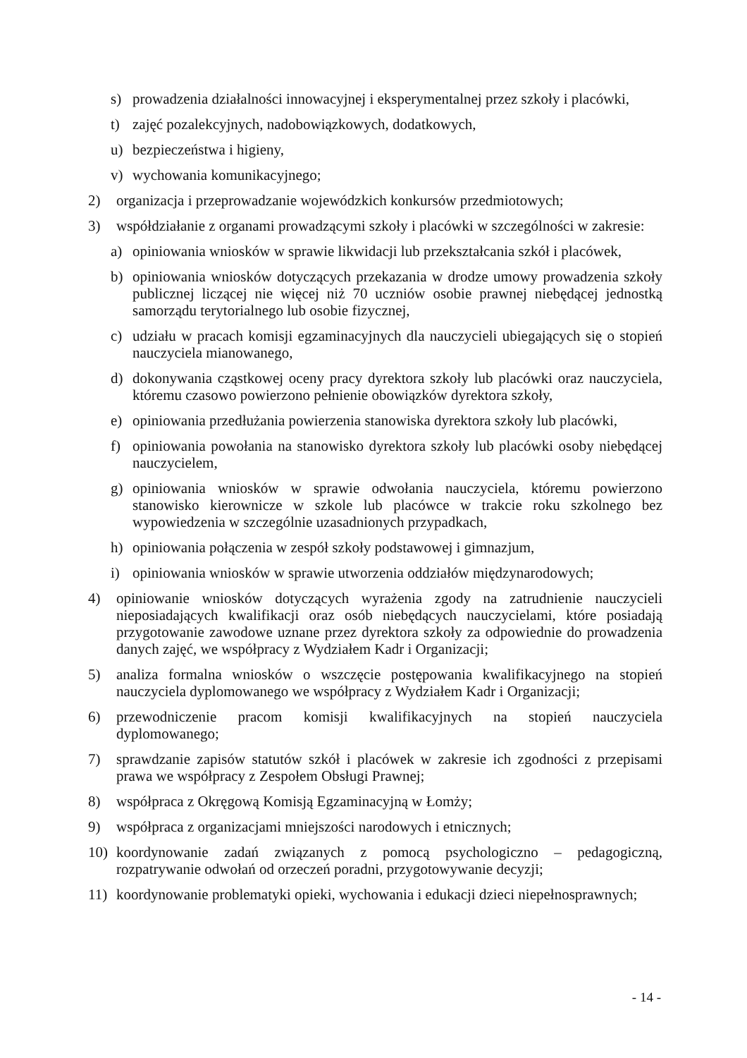s) prowadzenia działalności innowacyjnej i eksperymentalnej przez szkoły i placówki,
t) zajęć pozalekcyjnych, nadobowiązkowych, dodatkowych,
u) bezpieczeństwa i higieny,
v) wychowania komunikacyjnego;
2) organizacja i przeprowadzanie wojewódzkich konkursów przedmiotowych;
3) współdziałanie z organami prowadzącymi szkoły i placówki w szczególności w zakresie:
a) opiniowania wniosków w sprawie likwidacji lub przekształcania szkół i placówek,
b) opiniowania wniosków dotyczących przekazania w drodze umowy prowadzenia szkoły publicznej liczącej nie więcej niż 70 uczniów osobie prawnej niebędącej jednostką samorządu terytorialnego lub osobie fizycznej,
c) udziału w pracach komisji egzaminacyjnych dla nauczycieli ubiegających się o stopień nauczyciela mianowanego,
d) dokonywania cząstkowej oceny pracy dyrektora szkoły lub placówki oraz nauczyciela, któremu czasowo powierzono pełnienie obowiązków dyrektora szkoły,
e) opiniowania przedłużania powierzenia stanowiska dyrektora szkoły lub placówki,
f) opiniowania powołania na stanowisko dyrektora szkoły lub placówki osoby niebędącej nauczycielem,
g) opiniowania wniosków w sprawie odwołania nauczyciela, któremu powierzono stanowisko kierownicze w szkole lub placówce w trakcie roku szkolnego bez wypowiedzenia w szczególnie uzasadnionych przypadkach,
h) opiniowania połączenia w zespół szkoły podstawowej i gimnazjum,
i) opiniowania wniosków w sprawie utworzenia oddziałów międzynarodowych;
4) opiniowanie wniosków dotyczących wyrażenia zgody na zatrudnienie nauczycieli nieposiadających kwalifikacji oraz osób niebędących nauczycielami, które posiadają przygotowanie zawodowe uznane przez dyrektora szkoły za odpowiednie do prowadzenia danych zajęć, we współpracy z Wydziałem Kadr i Organizacji;
5) analiza formalna wniosków o wszczęcie postępowania kwalifikacyjnego na stopień nauczyciela dyplomowanego we współpracy z Wydziałem Kadr i Organizacji;
6) przewodniczenie pracom komisji kwalifikacyjnych na stopień nauczyciela dyplomowanego;
7) sprawdzanie zapisów statutów szkół i placówek w zakresie ich zgodności z przepisami prawa we współpracy z Zespołem Obsługi Prawnej;
8) współpraca z Okręgową Komisją Egzaminacyjną w Łomży;
9) współpraca z organizacjami mniejszości narodowych i etnicznych;
10) koordynowanie zadań związanych z pomocą psychologiczno – pedagogiczną, rozpatrywanie odwołań od orzeczeń poradni, przygotowywanie decyzji;
11) koordynowanie problematyki opieki, wychowania i edukacji dzieci niepełnosprawnych;
- 14 -